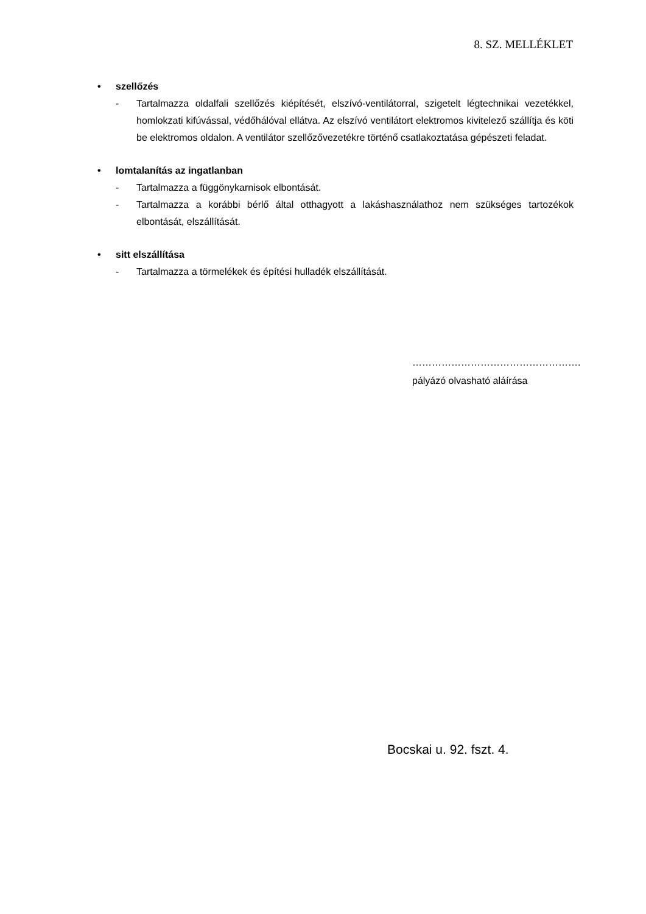8. SZ. MELLÉKLET
• szellőzés
- Tartalmazza oldalfali szellőzés kiépítését, elszívó-ventilátorral, szigetelt légtechnikai vezetékkel, homlokzati kifúvással, védőhálóval ellátva. Az elszívó ventilátort elektromos kivitelező szállítja és köti be elektromos oldalon. A ventilátor szellőzővezetékre történő csatlakoztatása gépészeti feladat.
• lomtalanítás az ingatlanban
- Tartalmazza a függönykarnisok elbontását.
- Tartalmazza a korábbi bérlő által otthagyott a lakáshasználathoz nem szükséges tartozékok elbontását, elszállítását.
• sitt elszállítása
- Tartalmazza a törmelékek és építési hulladék elszállítását.
…………………………………………….
pályázó olvasható aláírása
Bocskai u. 92. fszt. 4.